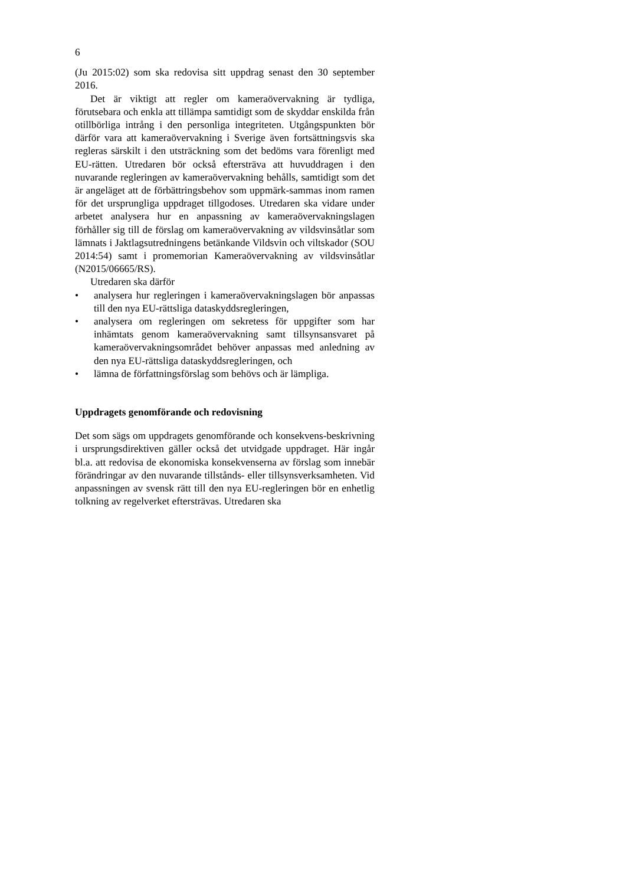6
(Ju 2015:02) som ska redovisa sitt uppdrag senast den 30 september 2016.
Det är viktigt att regler om kameraövervakning är tydliga, förutsebara och enkla att tillämpa samtidigt som de skyddar enskilda från otillbörliga intrång i den personliga integriteten. Utgångspunkten bör därför vara att kameraövervakning i Sverige även fortsättningsvis ska regleras särskilt i den utsträckning som det bedöms vara förenligt med EU-rätten. Utredaren bör också eftersträva att huvuddragen i den nuvarande regleringen av kameraövervakning behålls, samtidigt som det är angeläget att de förbättringsbehov som uppmärk-sammas inom ramen för det ursprungliga uppdraget tillgodoses. Utredaren ska vidare under arbetet analysera hur en anpassning av kameraövervakningslagen förhåller sig till de förslag om kameraövervakning av vildsvinsåtlar som lämnats i Jaktlagsutredningens betänkande Vildsvin och viltskador (SOU 2014:54) samt i promemorian Kameraövervakning av vildsvinsåtlar (N2015/06665/RS).
Utredaren ska därför
• analysera hur regleringen i kameraövervakningslagen bör anpassas till den nya EU-rättsliga dataskyddsregleringen,
• analysera om regleringen om sekretess för uppgifter som har inhämtats genom kameraövervakning samt tillsynsansvaret på kameraövervakningsområdet behöver anpassas med anledning av den nya EU-rättsliga dataskyddsregleringen, och
• lämna de författningsförslag som behövs och är lämpliga.
Uppdragets genomförande och redovisning
Det som sägs om uppdragets genomförande och konsekvens-beskrivning i ursprungsdirektiven gäller också det utvidgade uppdraget. Här ingår bl.a. att redovisa de ekonomiska konsekvenserna av förslag som innebär förändringar av den nuvarande tillstånds- eller tillsynsverksamheten. Vid anpassningen av svensk rätt till den nya EU-regleringen bör en enhetlig tolkning av regelverket eftersträvas. Utredaren ska